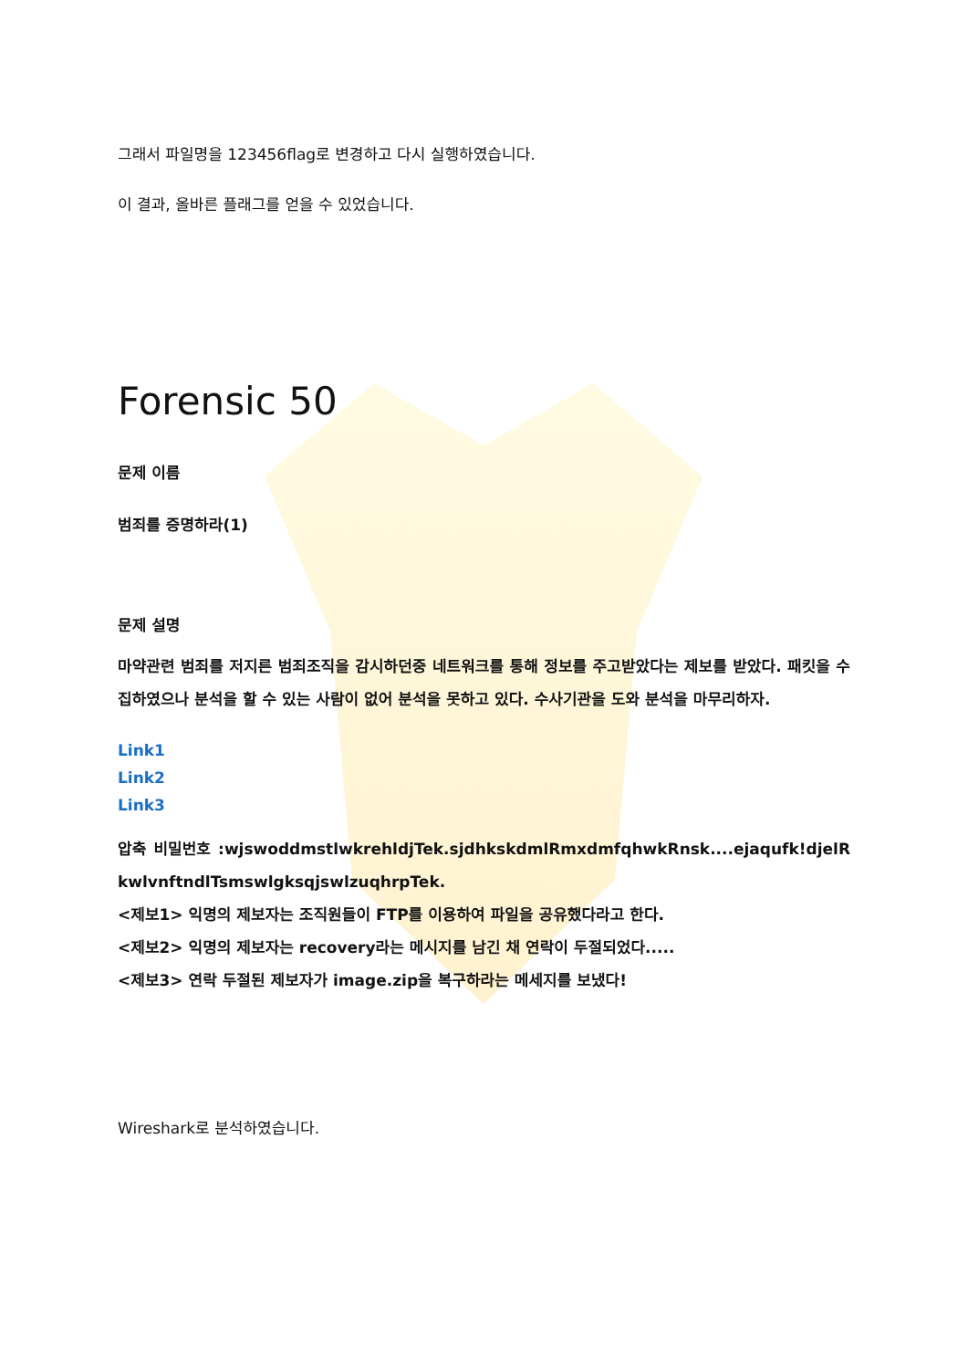그래서 파일명을 123456flag로 변경하고 다시 실행하였습니다.
이 결과, 올바른 플래그를 얻을 수 있었습니다.
Forensic 50
문제 이름
범죄를 증명하라(1)
문제 설명
마약관련 범죄를 저지른 범죄조직을 감시하던중 네트워크를 통해 정보를 주고받았다는 제보를 받았다. 패킷을 수집하였으나 분석을 할 수 있는 사람이 없어 분석을 못하고 있다. 수사기관을 도와 분석을 마무리하자.
Link1
Link2
Link3
압축 비밀번호 :wjswoddmstlwkrehldjTek.sjdhkskdmlRmxdmfqhwkRnsk....ejaqufk!djelRkwlvnftndlTsmswlgksqjswlzuqhrpTek.
<제보1> 익명의 제보자는 조직원들이 FTP를 이용하여 파일을 공유했다라고 한다.
<제보2> 익명의 제보자는 recovery라는 메시지를 남긴 채 연락이 두절되었다.....
<제보3> 연락 두절된 제보자가 image.zip을 복구하라는 메세지를 보냈다!
Wireshark로 분석하였습니다.